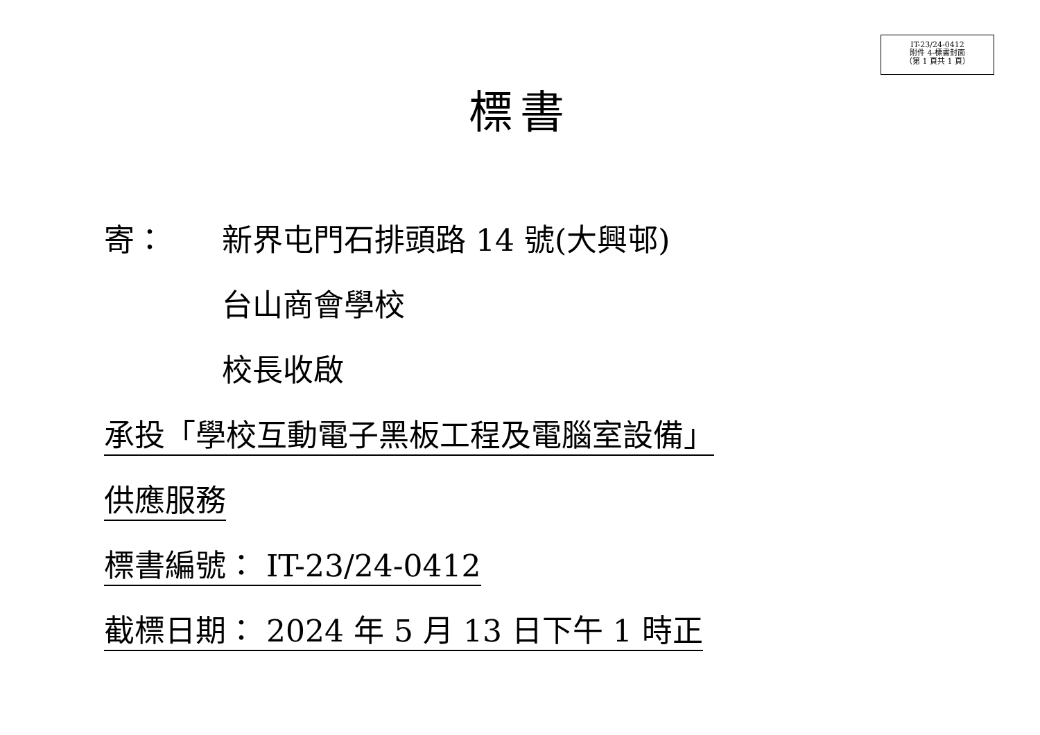IT-23/24-0412
附件 4-標書封面
（第 1 頁共 1 頁）
標書
寄： 新界屯門石排頭路 14 號(大興邨)
台山商會學校
校長收啟
承投「學校互動電子黑板工程及電腦室設備」
供應服務
標書編號： IT-23/24-0412
截標日期： 2024 年 5 月 13 日下午 1 時正